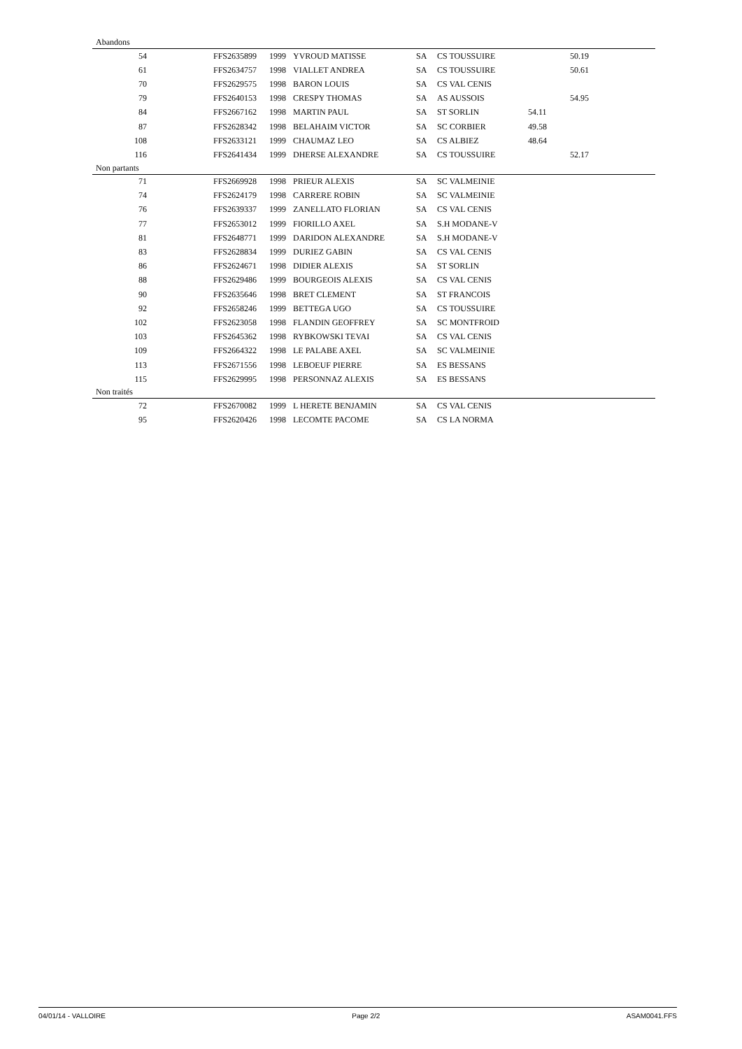| Abandons | | | | | | | | | |
| 54 | | FFS2635899 | 1999 | YVROUD MATISSE | SA | CS TOUSSUIRE | | 50.19 | |
| 61 | | FFS2634757 | 1998 | VIALLET ANDREA | SA | CS TOUSSUIRE | | 50.61 | |
| 70 | | FFS2629575 | 1998 | BARON LOUIS | SA | CS VAL CENIS | | | |
| 79 | | FFS2640153 | 1998 | CRESPY THOMAS | SA | AS AUSSOIS | | 54.95 | |
| 84 | | FFS2667162 | 1998 | MARTIN PAUL | SA | ST SORLIN | 54.11 | | |
| 87 | | FFS2628342 | 1998 | BELAHAIM VICTOR | SA | SC CORBIER | 49.58 | | |
| 108 | | FFS2633121 | 1999 | CHAUMAZ LEO | SA | CS ALBIEZ | 48.64 | | |
| 116 | | FFS2641434 | 1999 | DHERSE ALEXANDRE | SA | CS TOUSSUIRE | | 52.17 | |
| Non partants | | | | | | | | | |
| 71 | | FFS2669928 | 1998 | PRIEUR ALEXIS | SA | SC VALMEINIE | | | |
| 74 | | FFS2624179 | 1998 | CARRERE ROBIN | SA | SC VALMEINIE | | | |
| 76 | | FFS2639337 | 1999 | ZANELLATO FLORIAN | SA | CS VAL CENIS | | | |
| 77 | | FFS2653012 | 1999 | FIORILLO AXEL | SA | S.H MODANE-V | | | |
| 81 | | FFS2648771 | 1999 | DARIDON ALEXANDRE | SA | S.H MODANE-V | | | |
| 83 | | FFS2628834 | 1999 | DURIEZ GABIN | SA | CS VAL CENIS | | | |
| 86 | | FFS2624671 | 1998 | DIDIER ALEXIS | SA | ST SORLIN | | | |
| 88 | | FFS2629486 | 1999 | BOURGEOIS ALEXIS | SA | CS VAL CENIS | | | |
| 90 | | FFS2635646 | 1998 | BRET CLEMENT | SA | ST FRANCOIS | | | |
| 92 | | FFS2658246 | 1999 | BETTEGA UGO | SA | CS TOUSSUIRE | | | |
| 102 | | FFS2623058 | 1998 | FLANDIN GEOFFREY | SA | SC MONTFROID | | | |
| 103 | | FFS2645362 | 1998 | RYBKOWSKI TEVAI | SA | CS VAL CENIS | | | |
| 109 | | FFS2664322 | 1998 | LE PALABE AXEL | SA | SC VALMEINIE | | | |
| 113 | | FFS2671556 | 1998 | LEBOEUF PIERRE | SA | ES BESSANS | | | |
| 115 | | FFS2629995 | 1998 | PERSONNAZ ALEXIS | SA | ES BESSANS | | | |
| Non traités | | | | | | | | | |
| 72 | | FFS2670082 | 1999 | L HERETE BENJAMIN | SA | CS VAL CENIS | | | |
| 95 | | FFS2620426 | 1998 | LECOMTE PACOME | SA | CS LA NORMA | | | |
04/01/14 - VALLOIRE Page 2/2 ASAM0041.FFS